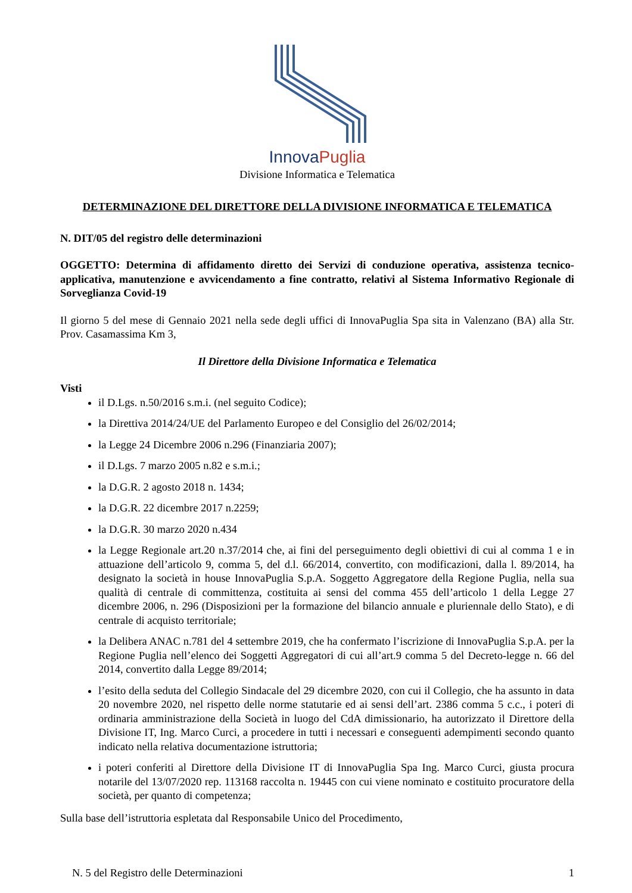InnovaPuglia
Divisione Informatica e Telematica
DETERMINAZIONE DEL DIRETTORE DELLA DIVISIONE INFORMATICA E TELEMATICA
N. DIT/05 del registro delle determinazioni
OGGETTO: Determina di affidamento diretto dei Servizi di conduzione operativa, assistenza tecnico-applicativa, manutenzione e avvicendamento a fine contratto, relativi al Sistema Informativo Regionale di Sorveglianza Covid-19
Il giorno 5 del mese di Gennaio 2021 nella sede degli uffici di InnovaPuglia Spa sita in Valenzano (BA) alla Str. Prov. Casamassima Km 3,
Il Direttore della Divisione Informatica e Telematica
Visti
il D.Lgs. n.50/2016 s.m.i. (nel seguito Codice);
la Direttiva 2014/24/UE del Parlamento Europeo e del Consiglio del 26/02/2014;
la Legge 24 Dicembre 2006 n.296 (Finanziaria 2007);
il D.Lgs. 7 marzo 2005 n.82 e s.m.i.;
la D.G.R. 2 agosto 2018 n. 1434;
la D.G.R. 22 dicembre 2017 n.2259;
la D.G.R. 30 marzo 2020 n.434
la Legge Regionale art.20 n.37/2014 che, ai fini del perseguimento degli obiettivi di cui al comma 1 e in attuazione dell’articolo 9, comma 5, del d.l. 66/2014, convertito, con modificazioni, dalla l. 89/2014, ha designato la società in house InnovaPuglia S.p.A. Soggetto Aggregatore della Regione Puglia, nella sua qualità di centrale di committenza, costituita ai sensi del comma 455 dell’articolo 1 della Legge 27 dicembre 2006, n. 296 (Disposizioni per la formazione del bilancio annuale e pluriennale dello Stato), e di centrale di acquisto territoriale;
la Delibera ANAC n.781 del 4 settembre 2019, che ha confermato l’iscrizione di InnovaPuglia S.p.A. per la Regione Puglia nell’elenco dei Soggetti Aggregatori di cui all’art.9 comma 5 del Decreto-legge n. 66 del 2014, convertito dalla Legge 89/2014;
l’esito della seduta del Collegio Sindacale del 29 dicembre 2020, con cui il Collegio, che ha assunto in data 20 novembre 2020, nel rispetto delle norme statutarie ed ai sensi dell’art. 2386 comma 5 c.c., i poteri di ordinaria amministrazione della Società in luogo del CdA dimissionario, ha autorizzato il Direttore della Divisione IT, Ing. Marco Curci, a procedere in tutti i necessari e conseguenti adempimenti secondo quanto indicato nella relativa documentazione istruttoria;
i poteri conferiti al Direttore della Divisione IT di InnovaPuglia Spa Ing. Marco Curci, giusta procura notarile del 13/07/2020 rep. 113168 raccolta n. 19445 con cui viene nominato e costituito procuratore della società, per quanto di competenza;
Sulla base dell’istruttoria espletata dal Responsabile Unico del Procedimento,
N. 5 del Registro delle Determinazioni 1